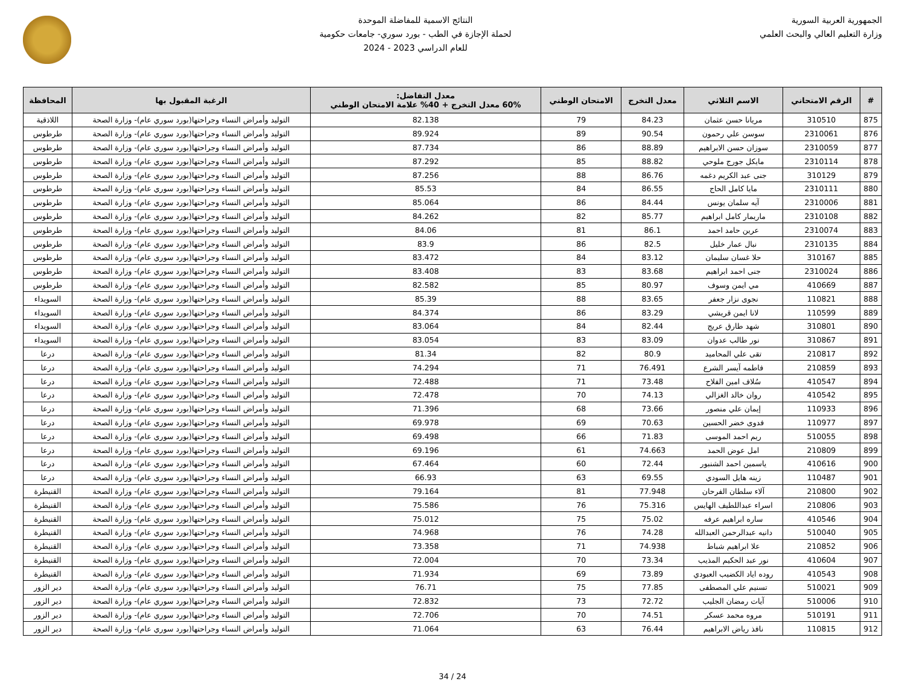الجمهورية العربية السورية
وزارة التعليم العالي والبحث العلمي
النتائج الاسمية للمفاضلة الموحدة
لحملة الإجازة في الطب - بورد سوري- جامعات حكومية
للعام الدراسي 2023 - 2024
| # | الرقم الامتحاني | الاسم الثلاثي | معدل التخرج | الامتحان الوطني | معدل التفاضل: 60% معدل التخرج + 40% علامة الامتحان الوطني | الرغبة المقبول بها | المحافظة |
| --- | --- | --- | --- | --- | --- | --- | --- |
| 875 | 310510 | مريانا حسن عثمان | 84.23 | 79 | 82.138 | التوليد وأمراض النساء وجراحتها(بورد سوري عام)- وزارة الصحة | اللاذقية |
| 876 | 2310061 | سوسن علي رحمون | 90.54 | 89 | 89.924 | التوليد وأمراض النساء وجراحتها(بورد سوري عام)- وزارة الصحة | طرطوس |
| 877 | 2310059 | سوزان حسن الابراهيم | 88.89 | 86 | 87.734 | التوليد وأمراض النساء وجراحتها(بورد سوري عام)- وزارة الصحة | طرطوس |
| 878 | 2310114 | مايكل جورج ملوحي | 88.82 | 85 | 87.292 | التوليد وأمراض النساء وجراحتها(بورد سوري عام)- وزارة الصحة | طرطوس |
| 879 | 310129 | جنى عبد الكريم دغمه | 86.76 | 88 | 87.256 | التوليد وأمراض النساء وجراحتها(بورد سوري عام)- وزارة الصحة | طرطوس |
| 880 | 2310111 | مايا كامل الحاج | 86.55 | 84 | 85.53 | التوليد وأمراض النساء وجراحتها(بورد سوري عام)- وزارة الصحة | طرطوس |
| 881 | 2310006 | آيه سلمان يونس | 84.44 | 86 | 85.064 | التوليد وأمراض النساء وجراحتها(بورد سوري عام)- وزارة الصحة | طرطوس |
| 882 | 2310108 | ماريمار كامل ابراهيم | 85.77 | 82 | 84.262 | التوليد وأمراض النساء وجراحتها(بورد سوري عام)- وزارة الصحة | طرطوس |
| 883 | 2310074 | عرين حامد احمد | 86.1 | 81 | 84.06 | التوليد وأمراض النساء وجراحتها(بورد سوري عام)- وزارة الصحة | طرطوس |
| 884 | 2310135 | نبال عمار خليل | 82.5 | 86 | 83.9 | التوليد وأمراض النساء وجراحتها(بورد سوري عام)- وزارة الصحة | طرطوس |
| 885 | 310167 | حلا غسان سليمان | 83.12 | 84 | 83.472 | التوليد وأمراض النساء وجراحتها(بورد سوري عام)- وزارة الصحة | طرطوس |
| 886 | 2310024 | جنى احمد ابراهيم | 83.68 | 83 | 83.408 | التوليد وأمراض النساء وجراحتها(بورد سوري عام)- وزارة الصحة | طرطوس |
| 887 | 410669 | مي ايمن وسوف | 80.97 | 85 | 82.582 | التوليد وأمراض النساء وجراحتها(بورد سوري عام)- وزارة الصحة | طرطوس |
| 888 | 110821 | نجوى نزار جعفر | 83.65 | 88 | 85.39 | التوليد وأمراض النساء وجراحتها(بورد سوري عام)- وزارة الصحة | السويداء |
| 889 | 110599 | لانا ايمن قريشي | 83.29 | 86 | 84.374 | التوليد وأمراض النساء وجراحتها(بورد سوري عام)- وزارة الصحة | السويداء |
| 890 | 310801 | شهد طارق عريج | 82.44 | 84 | 83.064 | التوليد وأمراض النساء وجراحتها(بورد سوري عام)- وزارة الصحة | السويداء |
| 891 | 310867 | نور طالب عدوان | 83.09 | 83 | 83.054 | التوليد وأمراض النساء وجراحتها(بورد سوري عام)- وزارة الصحة | السويداء |
| 892 | 210817 | تقى علي المحاميد | 80.9 | 82 | 81.34 | التوليد وأمراض النساء وجراحتها(بورد سوري عام)- وزارة الصحة | درعا |
| 893 | 210859 | فاطمه آيسر الشرع | 76.491 | 71 | 74.294 | التوليد وأمراض النساء وجراحتها(بورد سوري عام)- وزارة الصحة | درعا |
| 894 | 410547 | سُلاف امين الفلاح | 73.48 | 71 | 72.488 | التوليد وأمراض النساء وجراحتها(بورد سوري عام)- وزارة الصحة | درعا |
| 895 | 410542 | روان خالد الغزالي | 74.13 | 70 | 72.478 | التوليد وأمراض النساء وجراحتها(بورد سوري عام)- وزارة الصحة | درعا |
| 896 | 110933 | إيمان علي منصور | 73.66 | 68 | 71.396 | التوليد وأمراض النساء وجراحتها(بورد سوري عام)- وزارة الصحة | درعا |
| 897 | 110977 | فدوى خضر الحسين | 70.63 | 69 | 69.978 | التوليد وأمراض النساء وجراحتها(بورد سوري عام)- وزارة الصحة | درعا |
| 898 | 510055 | ريم احمد الموسى | 71.83 | 66 | 69.498 | التوليد وأمراض النساء وجراحتها(بورد سوري عام)- وزارة الصحة | درعا |
| 899 | 210809 | امل عوض الحمد | 74.663 | 61 | 69.196 | التوليد وأمراض النساء وجراحتها(بورد سوري عام)- وزارة الصحة | درعا |
| 900 | 410616 | ياسمين احمد الشنبور | 72.44 | 60 | 67.464 | التوليد وأمراض النساء وجراحتها(بورد سوري عام)- وزارة الصحة | درعا |
| 901 | 110487 | زينه هايل السودي | 69.55 | 63 | 66.93 | التوليد وأمراض النساء وجراحتها(بورد سوري عام)- وزارة الصحة | درعا |
| 902 | 210800 | آلاء سلطان الفرحان | 77.948 | 81 | 79.164 | التوليد وأمراض النساء وجراحتها(بورد سوري عام)- وزارة الصحة | القنيطرة |
| 903 | 210806 | اسراء عبداللطيف الهايس | 75.316 | 76 | 75.586 | التوليد وأمراض النساء وجراحتها(بورد سوري عام)- وزارة الصحة | القنيطرة |
| 904 | 410546 | ساره ابراهيم عرفه | 75.02 | 75 | 75.012 | التوليد وأمراض النساء وجراحتها(بورد سوري عام)- وزارة الصحة | القنيطرة |
| 905 | 510040 | دانيه عبدالرحمن العبدالله | 74.28 | 76 | 74.968 | التوليد وأمراض النساء وجراحتها(بورد سوري عام)- وزارة الصحة | القنيطرة |
| 906 | 210852 | علا ابراهيم شباط | 74.938 | 71 | 73.358 | التوليد وأمراض النساء وجراحتها(بورد سوري عام)- وزارة الصحة | القنيطرة |
| 907 | 410604 | نور عبد الحكيم المذيب | 73.34 | 70 | 72.004 | التوليد وأمراض النساء وجراحتها(بورد سوري عام)- وزارة الصحة | القنيطرة |
| 908 | 410543 | روده اياد الكضيب العبودي | 73.89 | 69 | 71.934 | التوليد وأمراض النساء وجراحتها(بورد سوري عام)- وزارة الصحة | القنيطرة |
| 909 | 510021 | تسنيم علي المصطفى | 77.85 | 75 | 76.71 | التوليد وأمراض النساء وجراحتها(بورد سوري عام)- وزارة الصحة | دير الزور |
| 910 | 510006 | آيات رمضان الجليب | 72.72 | 73 | 72.832 | التوليد وأمراض النساء وجراحتها(بورد سوري عام)- وزارة الصحة | دير الزور |
| 911 | 510191 | مروه محمد عسكر | 74.51 | 70 | 72.706 | التوليد وأمراض النساء وجراحتها(بورد سوري عام)- وزارة الصحة | دير الزور |
| 912 | 110815 | نافذ رياض الابراهيم | 76.44 | 63 | 71.064 | التوليد وأمراض النساء وجراحتها(بورد سوري عام)- وزارة الصحة | دير الزور |
24 / 34